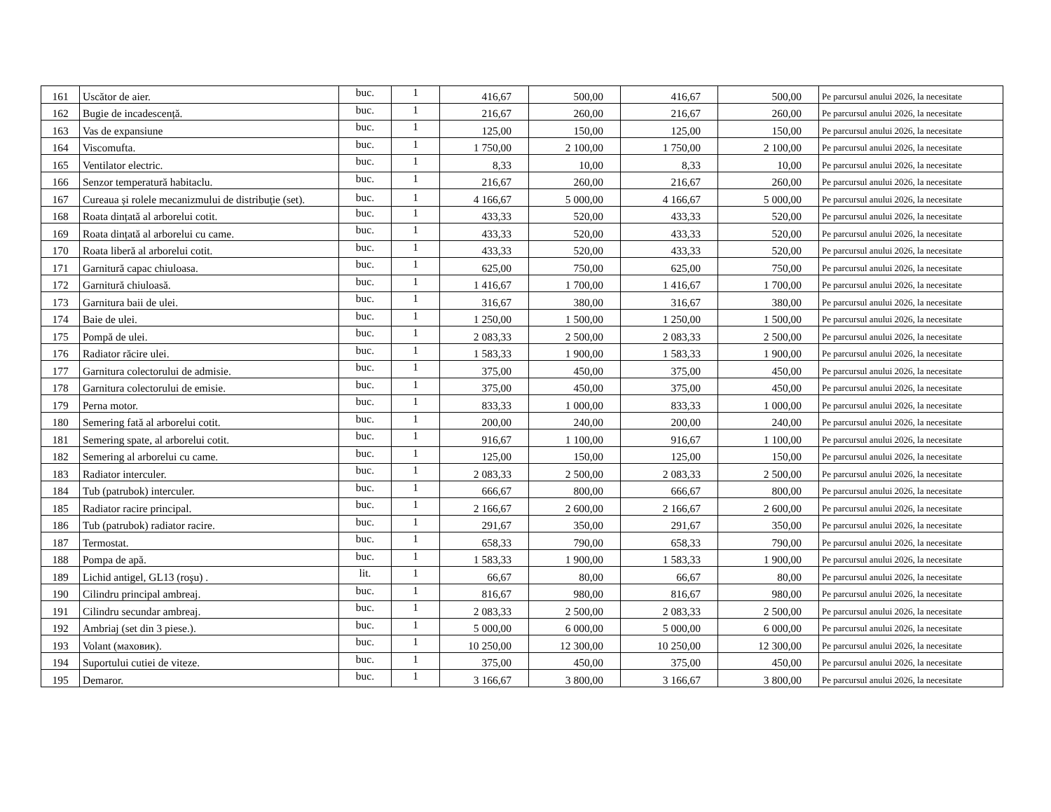| 161 | Uscător de aier. | buc. | 1 | 416,67 | 500,00 | 416,67 | 500,00 | Pe parcursul anului 2026, la necesitate |
| 162 | Bugie de incadescență. | buc. | 1 | 216,67 | 260,00 | 216,67 | 260,00 | Pe parcursul anului 2026, la necesitate |
| 163 | Vas de expansiune | buc. | 1 | 125,00 | 150,00 | 125,00 | 150,00 | Pe parcursul anului 2026, la necesitate |
| 164 | Viscomufta. | buc. | 1 | 1 750,00 | 2 100,00 | 1 750,00 | 2 100,00 | Pe parcursul anului 2026, la necesitate |
| 165 | Ventilator electric. | buc. | 1 | 8,33 | 10,00 | 8,33 | 10,00 | Pe parcursul anului 2026, la necesitate |
| 166 | Senzor temperatură habitaclu. | buc. | 1 | 216,67 | 260,00 | 216,67 | 260,00 | Pe parcursul anului 2026, la necesitate |
| 167 | Cureaua și rolele mecanizmului de distribuţie (set). | buc. | 1 | 4 166,67 | 5 000,00 | 4 166,67 | 5 000,00 | Pe parcursul anului 2026, la necesitate |
| 168 | Roata dințată al arborelui cotit. | buc. | 1 | 433,33 | 520,00 | 433,33 | 520,00 | Pe parcursul anului 2026, la necesitate |
| 169 | Roata dințată al arborelui cu came. | buc. | 1 | 433,33 | 520,00 | 433,33 | 520,00 | Pe parcursul anului 2026, la necesitate |
| 170 | Roata liberă al arborelui cotit. | buc. | 1 | 433,33 | 520,00 | 433,33 | 520,00 | Pe parcursul anului 2026, la necesitate |
| 171 | Garnitură capac chiuloasa. | buc. | 1 | 625,00 | 750,00 | 625,00 | 750,00 | Pe parcursul anului 2026, la necesitate |
| 172 | Garnitură chiuloasă. | buc. | 1 | 1 416,67 | 1 700,00 | 1 416,67 | 1 700,00 | Pe parcursul anului 2026, la necesitate |
| 173 | Garnitura baii de ulei. | buc. | 1 | 316,67 | 380,00 | 316,67 | 380,00 | Pe parcursul anului 2026, la necesitate |
| 174 | Baie de ulei. | buc. | 1 | 1 250,00 | 1 500,00 | 1 250,00 | 1 500,00 | Pe parcursul anului 2026, la necesitate |
| 175 | Pompă de ulei. | buc. | 1 | 2 083,33 | 2 500,00 | 2 083,33 | 2 500,00 | Pe parcursul anului 2026, la necesitate |
| 176 | Radiator răcire ulei. | buc. | 1 | 1 583,33 | 1 900,00 | 1 583,33 | 1 900,00 | Pe parcursul anului 2026, la necesitate |
| 177 | Garnitura colectorului de admisie. | buc. | 1 | 375,00 | 450,00 | 375,00 | 450,00 | Pe parcursul anului 2026, la necesitate |
| 178 | Garnitura colectorului de emisie. | buc. | 1 | 375,00 | 450,00 | 375,00 | 450,00 | Pe parcursul anului 2026, la necesitate |
| 179 | Perna motor. | buc. | 1 | 833,33 | 1 000,00 | 833,33 | 1 000,00 | Pe parcursul anului 2026, la necesitate |
| 180 | Semering fată al arborelui cotit. | buc. | 1 | 200,00 | 240,00 | 200,00 | 240,00 | Pe parcursul anului 2026, la necesitate |
| 181 | Semering spate, al arborelui cotit. | buc. | 1 | 916,67 | 1 100,00 | 916,67 | 1 100,00 | Pe parcursul anului 2026, la necesitate |
| 182 | Semering al arborelui cu came. | buc. | 1 | 125,00 | 150,00 | 125,00 | 150,00 | Pe parcursul anului 2026, la necesitate |
| 183 | Radiator interculer. | buc. | 1 | 2 083,33 | 2 500,00 | 2 083,33 | 2 500,00 | Pe parcursul anului 2026, la necesitate |
| 184 | Tub (patrubok) interculer. | buc. | 1 | 666,67 | 800,00 | 666,67 | 800,00 | Pe parcursul anului 2026, la necesitate |
| 185 | Radiator racire principal. | buc. | 1 | 2 166,67 | 2 600,00 | 2 166,67 | 2 600,00 | Pe parcursul anului 2026, la necesitate |
| 186 | Tub (patrubok) radiator racire. | buc. | 1 | 291,67 | 350,00 | 291,67 | 350,00 | Pe parcursul anului 2026, la necesitate |
| 187 | Termostat. | buc. | 1 | 658,33 | 790,00 | 658,33 | 790,00 | Pe parcursul anului 2026, la necesitate |
| 188 | Pompa de apă. | buc. | 1 | 1 583,33 | 1 900,00 | 1 583,33 | 1 900,00 | Pe parcursul anului 2026, la necesitate |
| 189 | Lichid antigel, GL13 (roşu) . | lit. | 1 | 66,67 | 80,00 | 66,67 | 80,00 | Pe parcursul anului 2026, la necesitate |
| 190 | Cilindru principal ambreaj. | buc. | 1 | 816,67 | 980,00 | 816,67 | 980,00 | Pe parcursul anului 2026, la necesitate |
| 191 | Cilindru secundar ambreaj. | buc. | 1 | 2 083,33 | 2 500,00 | 2 083,33 | 2 500,00 | Pe parcursul anului 2026, la necesitate |
| 192 | Ambriaj (set din 3 piese.). | buc. | 1 | 5 000,00 | 6 000,00 | 5 000,00 | 6 000,00 | Pe parcursul anului 2026, la necesitate |
| 193 | Volant (маховик). | buc. | 1 | 10 250,00 | 12 300,00 | 10 250,00 | 12 300,00 | Pe parcursul anului 2026, la necesitate |
| 194 | Suportului cutiei de viteze. | buc. | 1 | 375,00 | 450,00 | 375,00 | 450,00 | Pe parcursul anului 2026, la necesitate |
| 195 | Demaror. | buc. | 1 | 3 166,67 | 3 800,00 | 3 166,67 | 3 800,00 | Pe parcursul anului 2026, la necesitate |